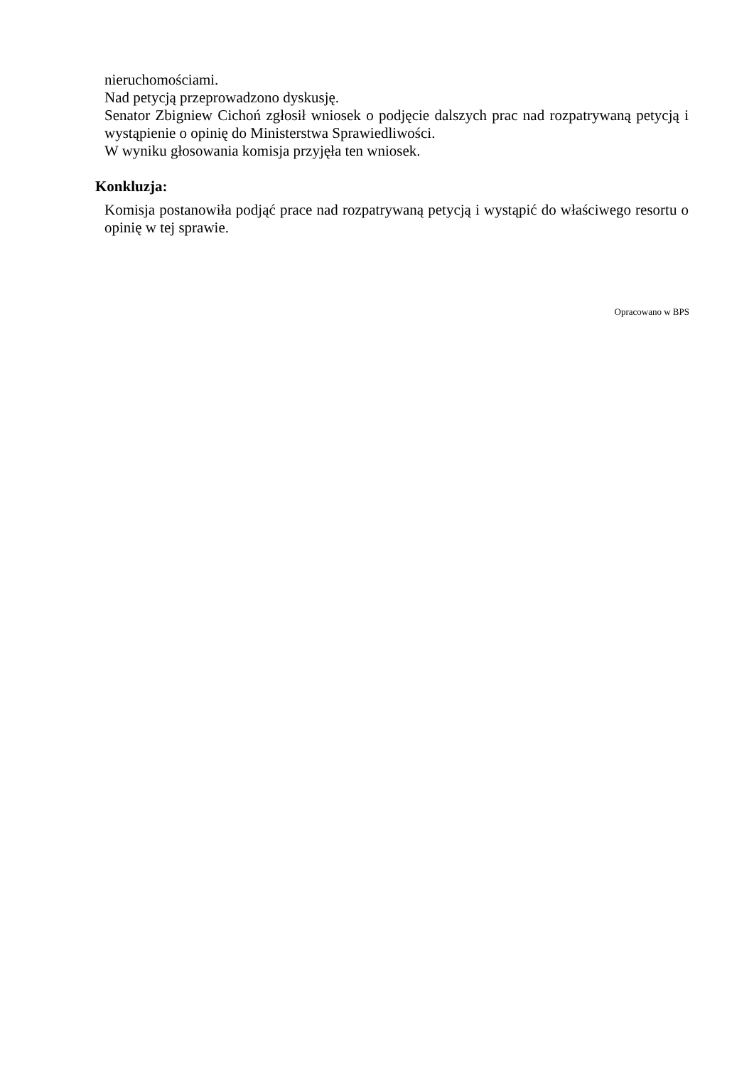nieruchomościami.
Nad petycją przeprowadzono dyskusję.
Senator Zbigniew Cichoń zgłosił wniosek o podjęcie dalszych prac nad rozpatrywaną petycją i wystąpienie o opinię do Ministerstwa Sprawiedliwości.
W wyniku głosowania komisja przyjęła ten wniosek.
Konkluzja:
Komisja postanowiła podjąć prace nad rozpatrywaną petycją i wystąpić do właściwego resortu o opinię w tej sprawie.
Opracowano w BPS